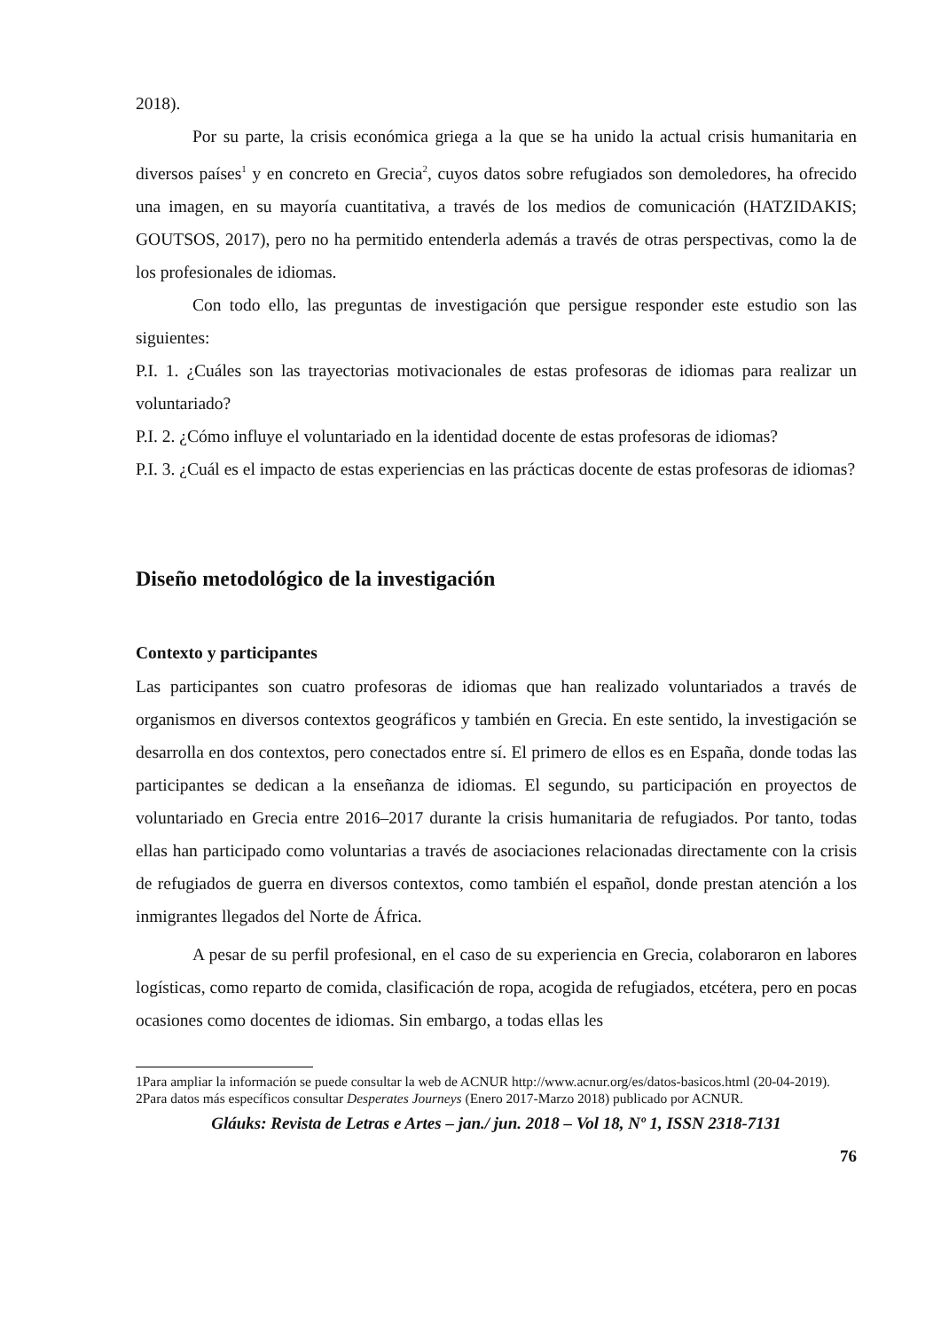2018).
Por su parte, la crisis económica griega a la que se ha unido la actual crisis humanitaria en diversos países<sup>1</sup> y en concreto en Grecia<sup>2</sup>, cuyos datos sobre refugiados son demoledores, ha ofrecido una imagen, en su mayoría cuantitativa, a través de los medios de comunicación (HATZIDAKIS; GOUTSOS, 2017), pero no ha permitido entenderla además a través de otras perspectivas, como la de los profesionales de idiomas.
Con todo ello, las preguntas de investigación que persigue responder este estudio son las siguientes:
P.I. 1. ¿Cuáles son las trayectorias motivacionales de estas profesoras de idiomas para realizar un voluntariado?
P.I. 2. ¿Cómo influye el voluntariado en la identidad docente de estas profesoras de idiomas?
P.I. 3. ¿Cuál es el impacto de estas experiencias en las prácticas docente de estas profesoras de idiomas?
Diseño metodológico de la investigación
Contexto y participantes
Las participantes son cuatro profesoras de idiomas que han realizado voluntariados a través de organismos en diversos contextos geográficos y también en Grecia. En este sentido, la investigación se desarrolla en dos contextos, pero conectados entre sí. El primero de ellos es en España, donde todas las participantes se dedican a la enseñanza de idiomas. El segundo, su participación en proyectos de voluntariado en Grecia entre 2016–2017 durante la crisis humanitaria de refugiados. Por tanto, todas ellas han participado como voluntarias a través de asociaciones relacionadas directamente con la crisis de refugiados de guerra en diversos contextos, como también el español, donde prestan atención a los inmigrantes llegados del Norte de África.
A pesar de su perfil profesional, en el caso de su experiencia en Grecia, colaboraron en labores logísticas, como reparto de comida, clasificación de ropa, acogida de refugiados, etcétera, pero en pocas ocasiones como docentes de idiomas. Sin embargo, a todas ellas les
1Para ampliar la información se puede consultar la web de ACNUR http://www.acnur.org/es/datos-basicos.html (20-04-2019).
2Para datos más específicos consultar Desperates Journeys (Enero 2017-Marzo 2018) publicado por ACNUR.
Gláuks: Revista de Letras e Artes – jan./ jun. 2018 – Vol 18, Nº 1, ISSN 2318-7131
76